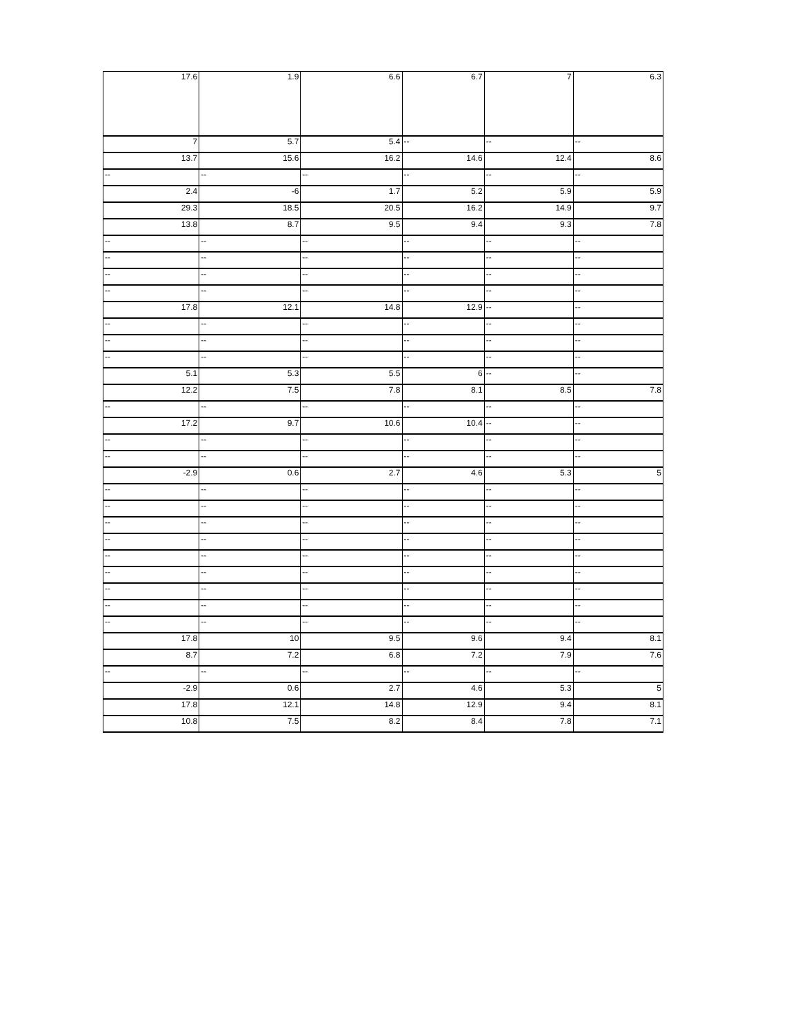| 17.6 | 1.9 | 6.6 | 6.7 | 7 | 6.3 |
| 7 | 5.7 | 5.4 | -- | -- | -- |
| 13.7 | 15.6 | 16.2 | 14.6 | 12.4 | 8.6 |
| -- | -- | -- | -- | -- | -- |
| 2.4 | -6 | 1.7 | 5.2 | 5.9 | 5.9 |
| 29.3 | 18.5 | 20.5 | 16.2 | 14.9 | 9.7 |
| 13.8 | 8.7 | 9.5 | 9.4 | 9.3 | 7.8 |
| -- | -- | -- | -- | -- | -- |
| -- | -- | -- | -- | -- | -- |
| -- | -- | -- | -- | -- | -- |
| -- | -- | -- | -- | -- | -- |
| 17.8 | 12.1 | 14.8 | 12.9 | -- | -- |
| -- | -- | -- | -- | -- | -- |
| -- | -- | -- | -- | -- | -- |
| -- | -- | -- | -- | -- | -- |
| 5.1 | 5.3 | 5.5 | 6 | -- | -- |
| 12.2 | 7.5 | 7.8 | 8.1 | 8.5 | 7.8 |
| -- | -- | -- | -- | -- | -- |
| 17.2 | 9.7 | 10.6 | 10.4 | -- | -- |
| -- | -- | -- | -- | -- | -- |
| -- | -- | -- | -- | -- | -- |
| -2.9 | 0.6 | 2.7 | 4.6 | 5.3 | 5 |
| -- | -- | -- | -- | -- | -- |
| -- | -- | -- | -- | -- | -- |
| -- | -- | -- | -- | -- | -- |
| -- | -- | -- | -- | -- | -- |
| -- | -- | -- | -- | -- | -- |
| -- | -- | -- | -- | -- | -- |
| -- | -- | -- | -- | -- | -- |
| -- | -- | -- | -- | -- | -- |
| -- | -- | -- | -- | -- | -- |
| 17.8 | 10 | 9.5 | 9.6 | 9.4 | 8.1 |
| 8.7 | 7.2 | 6.8 | 7.2 | 7.9 | 7.6 |
| -- | -- | -- | -- | -- | -- |
| -2.9 | 0.6 | 2.7 | 4.6 | 5.3 | 5 |
| 17.8 | 12.1 | 14.8 | 12.9 | 9.4 | 8.1 |
| 10.8 | 7.5 | 8.2 | 8.4 | 7.8 | 7.1 |